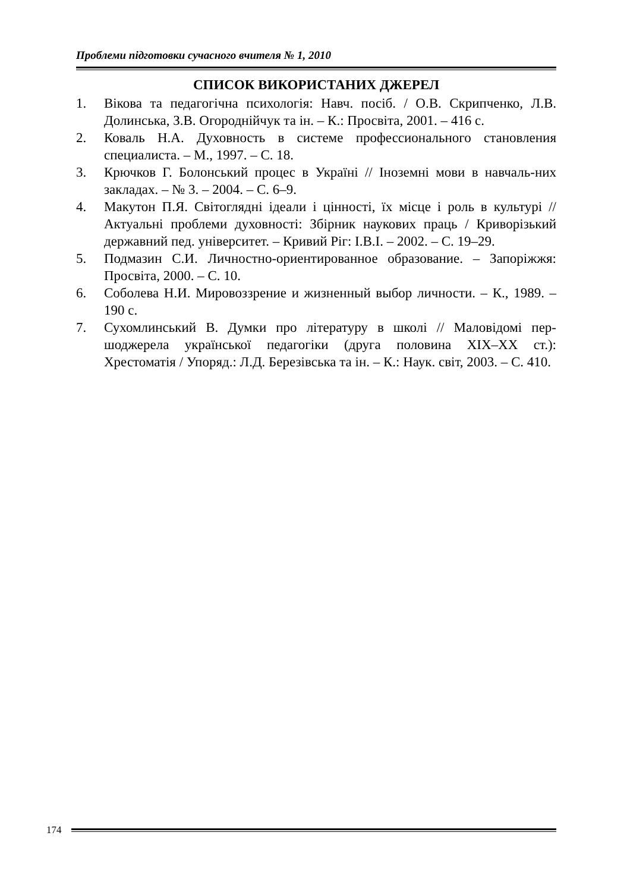Проблеми підготовки сучасного вчителя № 1, 2010
СПИСОК ВИКОРИСТАНИХ ДЖЕРЕЛ
1. Вікова та педагогічна психологія: Навч. посіб. / О.В. Скрипченко, Л.В. Долинська, З.В. Огороднійчук та ін. – К.: Просвіта, 2001. – 416 с.
2. Коваль Н.А. Духовность в системе профессионального становления специалиста. – М., 1997. – С. 18.
3. Крючков Г. Болонський процес в Україні // Іноземні мови в навчаль-них закладах. – № 3. – 2004. – С. 6–9.
4. Макутон П.Я. Світоглядні ідеали і цінності, їх місце і роль в культурі // Актуальні проблеми духовності: Збірник наукових праць / Криворізький державний пед. університет. – Кривий Ріг: І.В.І. – 2002. – С. 19–29.
5. Подмазин С.И. Личностно-ориентированное образование. – Запоріжжя: Просвіта, 2000. – С. 10.
6. Соболева Н.И. Мировоззрение и жизненный выбор личности. – К., 1989. – 190 с.
7. Сухомлинський В. Думки про літературу в школі // Маловідомі пер-шоджерела української педагогіки (друга половина ХІХ–ХХ ст.): Хрестоматія / Упоряд.: Л.Д. Березівська та ін. – К.: Наук. світ, 2003. – С. 410.
174